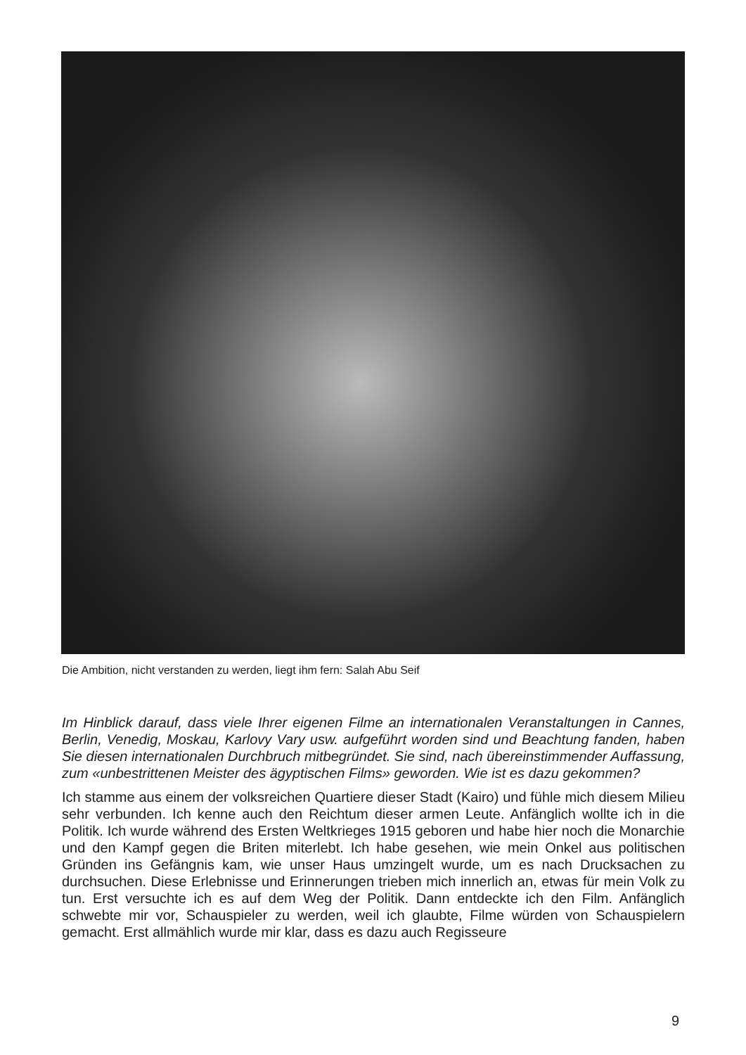Die Ambition, nicht verstanden zu werden, liegt ihm fern: Salah Abu Seif
Im Hinblick darauf, dass viele Ihrer eigenen Filme an internationalen Veranstaltungen in Cannes, Berlin, Venedig, Moskau, Karlovy Vary usw. aufgeführt worden sind und Beachtung fanden, haben Sie diesen internationalen Durchbruch mitbegründet. Sie sind, nach übereinstimmender Auffassung, zum «unbestrittenen Meister des ägyptischen Films» geworden. Wie ist es dazu gekommen?
Ich stamme aus einem der volksreichen Quartiere dieser Stadt (Kairo) und fühle mich diesem Milieu sehr verbunden. Ich kenne auch den Reichtum dieser armen Leute. Anfänglich wollte ich in die Politik. Ich wurde während des Ersten Weltkrieges 1915 geboren und habe hier noch die Monarchie und den Kampf gegen die Briten miterlebt. Ich habe gesehen, wie mein Onkel aus politischen Gründen ins Gefängnis kam, wie unser Haus umzingelt wurde, um es nach Drucksachen zu durchsuchen. Diese Erlebnisse und Erinnerungen trieben mich innerlich an, etwas für mein Volk zu tun. Erst versuchte ich es auf dem Weg der Politik. Dann entdeckte ich den Film. Anfänglich schwebte mir vor, Schauspieler zu werden, weil ich glaubte, Filme würden von Schauspielern gemacht. Erst allmählich wurde mir klar, dass es dazu auch Regisseure
9